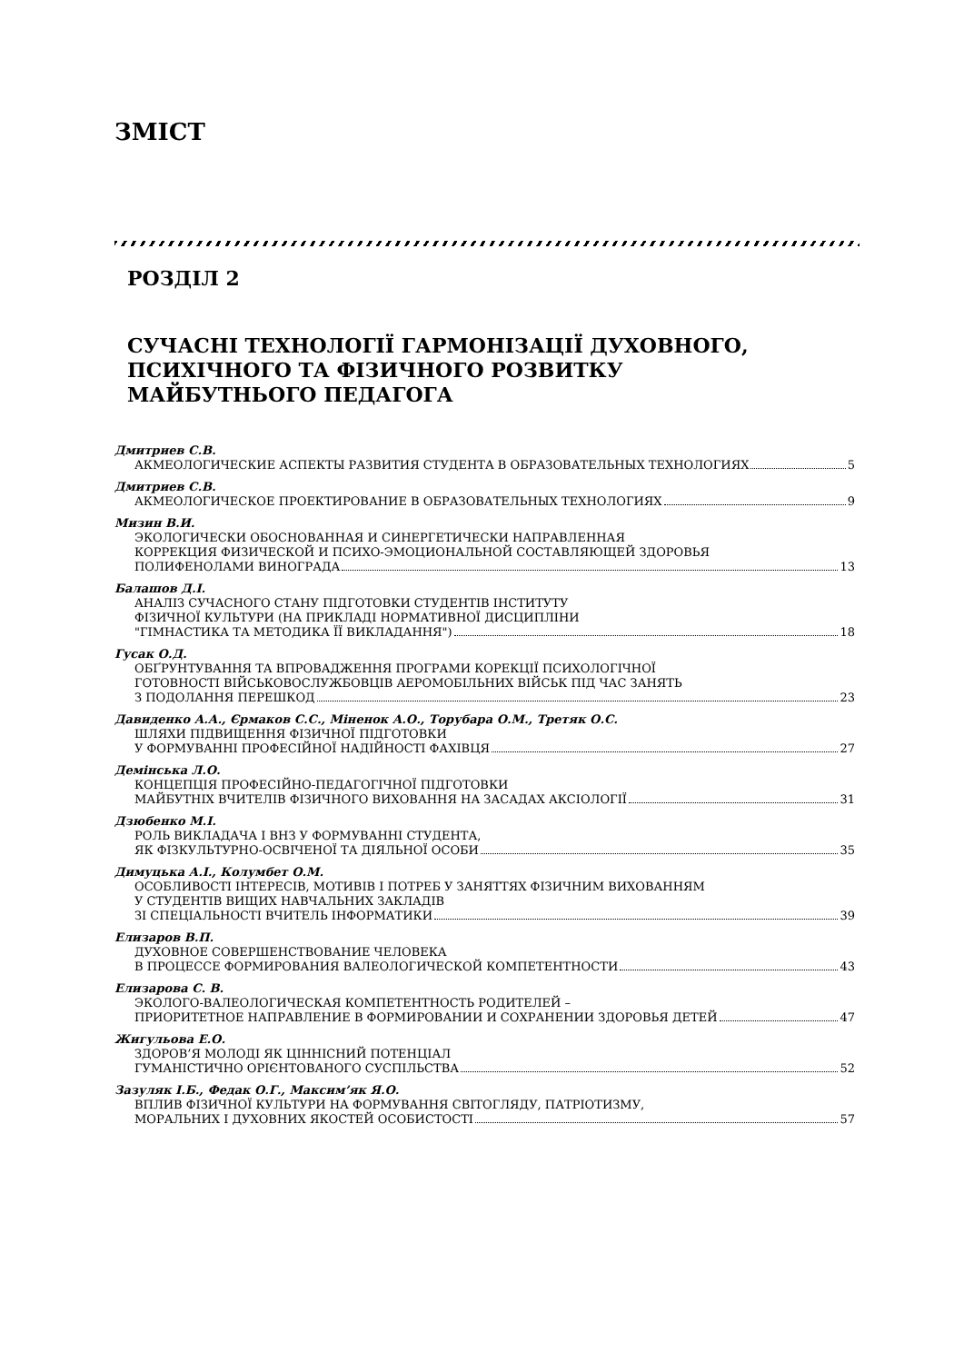ЗМІСТ
РОЗДІЛ 2
СУЧАСНІ ТЕХНОЛОГІЇ ГАРМОНІЗАЦІЇ ДУХОВНОГО,
ПСИХІЧНОГО ТА ФІЗИЧНОГО РОЗВИТКУ
МАЙБУТНЬОГО ПЕДАГОГА
Дмитриев С.В.
АКМЕОЛОГИЧЕСКИЕ АСПЕКТЫ РАЗВИТИЯ СТУДЕНТА В ОБРАЗОВАТЕЛЬНЫХ ТЕХНОЛОГИЯХ 5
Дмитриев С.В.
АКМЕОЛОГИЧЕСКОЕ ПРОЕКТИРОВАНИЕ В ОБРАЗОВАТЕЛЬНЫХ ТЕХНОЛОГИЯХ 9
Мизин В.И.
ЭКОЛОГИЧЕСКИ ОБОСНОВАННАЯ И СИНЕРГЕТИЧЕСКИ НАПРАВЛЕННАЯ
КОРРЕКЦИЯ ФИЗИЧЕСКОЙ И ПСИХО-ЭМОЦИОНАЛЬНОЙ СОСТАВЛЯЮЩЕЙ ЗДОРОВЬЯ
ПОЛИФЕНОЛАМИ ВИНОГРАДА 13
Балашов Д.І.
АНАЛІЗ СУЧАСНОГО СТАНУ ПІДГОТОВКИ СТУДЕНТІВ ІНСТИТУТУ
ФІЗИЧНОЇ КУЛЬТУРИ (НА ПРИКЛАДІ НОРМАТИВНОЇ ДИСЦИПЛІНИ
"ГІМНАСТИКА ТА МЕТОДИКА ЇЇ ВИКЛАДАННЯ") 18
Гусак О.Д.
ОБҐРУНТУВАННЯ ТА ВПРОВАДЖЕННЯ ПРОГРАМИ КОРЕКЦІЇ ПСИХОЛОГІЧНОЇ
ГОТОВНОСТІ ВІЙСЬКОВОСЛУЖБОВЦІВ АЕРОМОБІЛЬНИХ ВІЙСЬК ПІД ЧАС ЗАНЯТЬ
З ПОДОЛАННЯ ПЕРЕШКОД 23
Давиденко А.А., Єрмаков С.С., Міненок А.О., Торубара О.М., Третяк О.С.
ШЛЯХИ ПІДВИЩЕННЯ ФІЗИЧНОЇ ПІДГОТОВКИ
У ФОРМУВАННІ ПРОФЕСІЙНОЇ НАДІЙНОСТІ ФАХІВЦЯ 27
Демінська Л.О.
КОНЦЕПЦІЯ ПРОФЕСІЙНО-ПЕДАГОГІЧНОЇ ПІДГОТОВКИ
МАЙБУТНІХ ВЧИТЕЛІВ ФІЗИЧНОГО ВИХОВАННЯ НА ЗАСАДАХ АКСІОЛОГІЇ 31
Дзюбенко М.І.
РОЛЬ ВИКЛАДАЧА І ВНЗ У ФОРМУВАННІ СТУДЕНТА,
ЯК ФІЗКУЛЬТУРНО-ОСВІЧЕНОЇ ТА ДІЯЛЬНОЇ ОСОБИ 35
Димуцька А.І., Колумбет О.М.
ОСОБЛИВОСТІ ІНТЕРЕСІВ, МОТИВІВ І ПОТРЕБ У ЗАНЯТТЯХ ФІЗИЧНИМ ВИХОВАННЯМ
У СТУДЕНТІВ ВИЩИХ НАВЧАЛЬНИХ ЗАКЛАДІВ
ЗІ СПЕЦІАЛЬНОСТІ ВЧИТЕЛЬ ІНФОРМАТИКИ 39
Елизаров В.П.
ДУХОВНОЕ СОВЕРШЕНСТВОВАНИЕ ЧЕЛОВЕКА
В ПРОЦЕССЕ ФОРМИРОВАНИЯ ВАЛЕОЛОГИЧЕСКОЙ КОМПЕТЕНТНОСТИ 43
Елизарова С. В.
ЭКОЛОГО-ВАЛЕОЛОГИЧЕСКАЯ КОМПЕТЕНТНОСТЬ РОДИТЕЛЕЙ –
ПРИОРИТЕТНОЕ НАПРАВЛЕНИЕ В ФОРМИРОВАНИИ И СОХРАНЕНИИ ЗДОРОВЬЯ ДЕТЕЙ 47
Жигульова Е.О.
ЗДОРОВ’Я МОЛОДІ ЯК ЦІННІСНИЙ ПОТЕНЦІАЛ
ГУМАНІСТИЧНО ОРІЄНТОВАНОГО СУСПІЛЬСТВА 52
Зазуляк І.Б., Федак О.Г., Максим’як Я.О.
ВПЛИВ ФІЗИЧНОЇ КУЛЬТУРИ НА ФОРМУВАННЯ СВІТОГЛЯДУ, ПАТРІОТИЗМУ,
МОРАЛЬНИХ І ДУХОВНИХ ЯКОСТЕЙ ОСОБИСТОСТІ 57